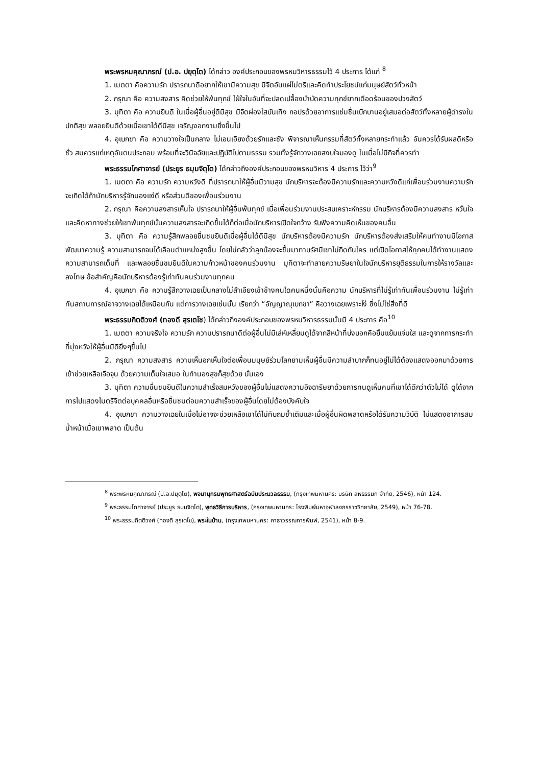พระพรหมคุณาภรณ์ (ป.อ. ปยุตฺโต) ได้กล่าว องค์ประกอบของพรหมวิหารธรรมไว้ 4 ประการ ได้แก่ <sup>8</sup>
1. เมตตา คือความรัก ปรารถนาดีอยากให้เขามีความสุข มีจิตอันแผ่ไม่ตรีและคิดทำประโยชน์แก่มนุษย์สัตว์ทั่วหน้า
2. กรุณา คือ ความสงสาร คิดช่วยให้พ้นทุกข์ ใฝ่ใจในอันที่จะปลดเปลื้องบำบัดความทุกข์ยากเดือดร้อนของปวงสัตว์
3. มุทิตา คือ ความยินดี ในเมื่อผู้อื่นอยู่ดีมีสุข มีจิตผ่องใสบันเทิง กอปรด้วยอาการแช่มชื่นเบิกบานอยู่เสมอต่อสัตว์ทั้งหลายผู้ดำรงในปกติสุข พลอยยินดีด้วยเมื่อเขาได้ดีมีสุข เจริญงอกงามยิ่งขึ้นไป
4. อุเบกขา คือ ความวางใจเป็นกลาง ไม่เอนเอียงด้วยรักและชัง พิจารณาเห็นกรรมที่สัตว์ทั้งหลายกระทำแล้ว อันควรได้รับผลดีหรือชั่ว สมควรแก่เหตุอันตนประกอบ พร้อมที่จะวินิจฉัยและปฏิบัติไปตามธรรม รวมทั้งรู้จักวางเฉยสงบใจมองดู ในเมื่อไม่มีกิจที่ควรทำ
พระธรรมโกศาจารย์ (ประยูร ธมฺมจิตฺโต) ได้กล่าวถึงองค์ประกอบของพรหมวิหาร 4 ประการ ไว้ว่า<sup>9</sup>
1. เมตตา คือ ความรัก ความหวังดี ที่ปรารถนาให้ผู้อื่นมีวามสุข นักบริหารจะต้องมีความรักและความหวังดีแก่เพื่อนร่วมงานความรักจะเกิดได้ถ้านักบริหารรู้จักมองแง่ดี หรือส่วนดีของเพื่อนร่วมงาน
2. กรุณา คือความสงสารเห็นใจ ปรารถนาให้ผู้อื่นพ้นทุกข์ เมื่อเพื่อนร่วมงานประสบเคราะห์กรรม นักบริหารต้องมีความสงสาร หวั่นใจ และคิดหาทางช่วยให้เขาพ้นทุกข์นั้นความสงสารจะเกิดขึ้นได้ก็ต่อเมื่อนักบริหารเปิดใจกว้าง รับฟังความคิดเห็นของคนอื่น
3. มุทิตา คือ ความรู้สึกพลอยชื่นชมยินดีเมื่อผู้อื่นได้ดีมีสุข นักบริหารต้องมีความรัก นักบริหารต้องส่งเสริมให้คนทำงานมีโอกาสพัฒนาความรู้ ความสามารถจนได้เลือนตำแหน่งสูงขึ้น โดยไม่กลัวว่าลูกน้องจะขึ้นมาทาบรัศมีเขาไม่กีดกันใคร แต่เปิดโอกาสให้ทุกคนได้ทำงานแสดงความสามารถเต็มที่ และพลอยชื่นชมยินดีในความก้าวหน้าของคนร่วมงาน มุทิตาจะทำลายความริษยาในใจนักบริหารยุติธรรมในการให้รางวัลและลงโทษ ข้อสำคัญคือนักบริหารต้องรู้เท่าทันคนร่วมงานทุกคน
4. อุเบกขา คือ ความรู้สึกวางเฉยเป็นกลางไม่ลำเอียงเข้าข้างคนใดคนหนึ่งนั่นคือความ นักบริหารที่ไม่รู้เท่าทันเพื่อนร่วมงาน ไม่รู้เท่าทันสถานการณ์อาจวางเฉยได้เหมือนกัน แต่การวางเฉยเช่นนั้น เรียกว่า “อัญญาณุเบกขา” คือวางเฉยเพราะโง่ ซึ่งไม่ใช่สิ่งที่ดี
พระธรรมกิตติวงศ์ (ทองดี สุรเตโช) ได้กล่าวถึงองค์ประกอบของพรหมวิหารธรรมนั้นมี 4 ประการ คือ<sup>10</sup>
1. เมตตา ความจริงใจ ความรัก ความปรารถนาดีต่อผู้อื่นไม่มีเล่ห์เหลี่ยมดูได้จากสีหน้าที่บ่งบอกคือยิ้มแย้มแจ่มใส และดูจากการกระทำที่มุ่งหวังให้ผู้อื่นมีดียิ่งๆขึ้นไป
2. กรุณา ความสงสาร ความเห็นอกเห็นใจต่อเพื่อนมนุษย์ร่วมโลกยามเห็นผู้อื่นมีความลำบากก็ทนอยู่ไม่ได้ต้องแสดงออกมาด้วยการเข้าช่วยเหลือเจือจุน ด้วยความเต็มใจเสมอ ในทำนองสุขก็สุขด้วย นั่นเอง
3. มุทิตา ความชื่นชมยินดีในความสำเร็จสมหวังของผู้อื่นไม่แสดงความอิจฉาริษยาด้วยการทนดูเห็นคนที่เขาได้ดีกว่าตัวไม่ได้ ดูได้จากการไปแสดงไมตรีจิตต่อบุคคลอื่นหรือชื่นชมต่อมความสำเร็จของผู้อื่นโดยไม่ต้องบังคับใจ
4. อุเบกขา ความวางเฉยในเมื่อไม่อาจจะช่วยเหลือเขาได้ไม่ทับถมซ้ำเติมและเมื่อผู้อื่นผิดพลาดหรือได้รับความวิบัติ ไม่แสดงอาการสมน้ำหน้าเมื่อเขาพลาด เป็นต้น
<sup>8</sup> พระพรหมคุณาภรณ์ (ป.อ.ปยุตฺโต), พจนานุกรมพุทธศาสตร์ฉบับประมวลธรรม, (กรุงเทพมหานคร: บริษัท สหธรรมิก จำกัด, 2546), หน้า 124.
<sup>9</sup> พระธรรมโกศาจารย์ (ประยูร ธมฺมจิตฺโต), พุทธวิธีการบริหาร, (กรุงเทพมหานคร: โรงพิมพ์มหาจุฬาลงกรราชวิทยาลัย, 2549), หน้า 76-78.
<sup>10</sup> พระธรรมกิตติวงศ์ (ทองดี สุรเตโช), พระในบ้าน, (กรุงเทพมหานคร: คาธาวรรณการพิมพ์, 2541), หน้า 8-9.